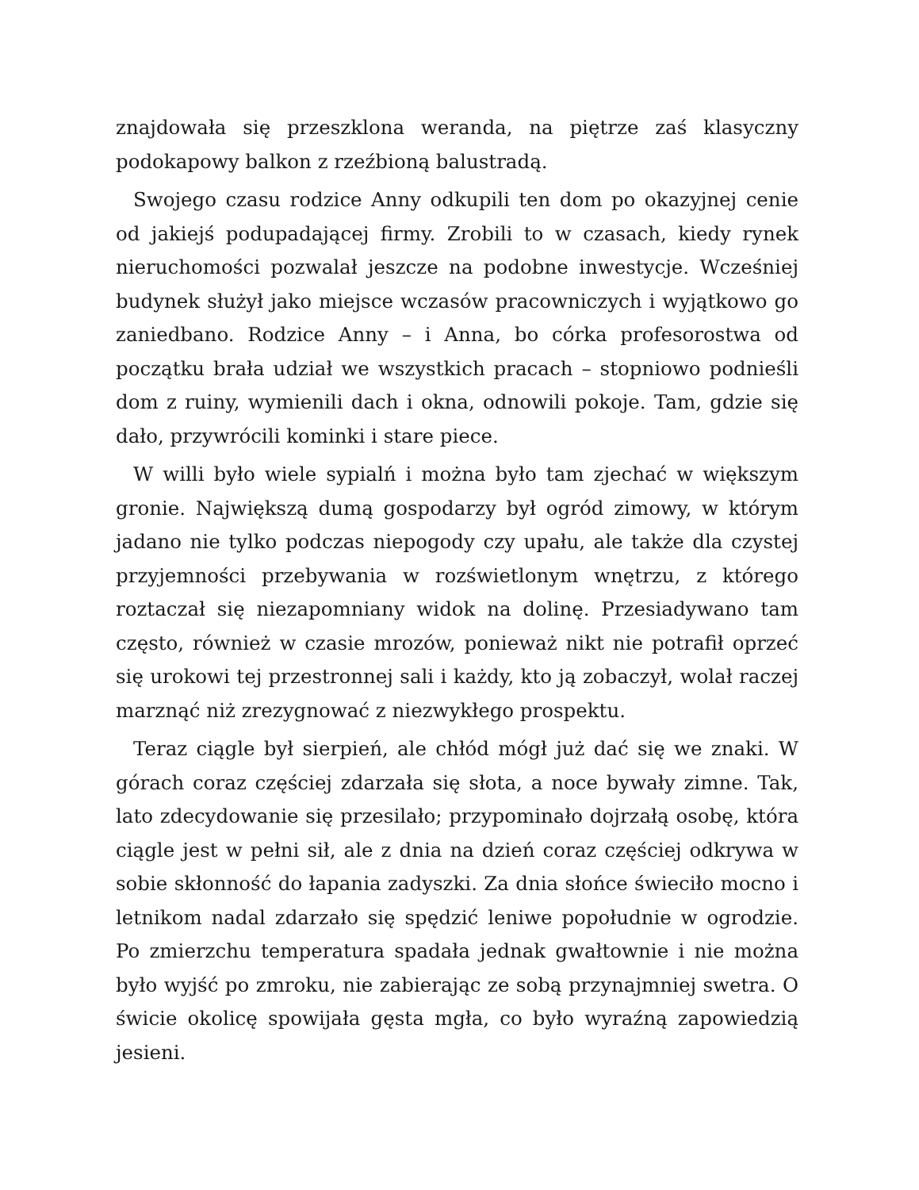znajdowała się przeszklona weranda, na piętrze zaś klasyczny podokapowy balkon z rzeźbioną balustradą.
Swojego czasu rodzice Anny odkupili ten dom po okazyjnej cenie od jakiejś podupadającej firmy. Zrobili to w czasach, kiedy rynek nieruchomości pozwalał jeszcze na podobne inwestycje. Wcześniej budynek służył jako miejsce wczasów pracowniczych i wyjątkowo go zaniedbano. Rodzice Anny – i Anna, bo córka profesorostwa od początku brała udział we wszystkich pracach – stopniowo podnieśli dom z ruiny, wymienili dach i okna, odnowili pokoje. Tam, gdzie się dało, przywrócili kominki i stare piece.
W willi było wiele sypialń i można było tam zjechać w większym gronie. Największą dumą gospodarzy był ogród zimowy, w którym jadano nie tylko podczas niepogody czy upału, ale także dla czystej przyjemności przebywania w rozświetlonym wnętrzu, z którego roztaczał się niezapomniany widok na dolinę. Przesiadywano tam często, również w czasie mrozów, ponieważ nikt nie potrafił oprzeć się urokowi tej przestronnej sali i każdy, kto ją zobaczył, wolał raczej marznąć niż zrezygnować z niezwykłego prospektu.
Teraz ciągle był sierpień, ale chłód mógł już dać się we znaki. W górach coraz częściej zdarzała się słota, a noce bywały zimne. Tak, lato zdecydowanie się przesilało; przypominało dojrzałą osobę, która ciągle jest w pełni sił, ale z dnia na dzień coraz częściej odkrywa w sobie skłonność do łapania zadyszki. Za dnia słońce świeciło mocno i letnikom nadal zdarzało się spędzić leniwe popołudnie w ogrodzie. Po zmierzchu temperatura spadała jednak gwałtownie i nie można było wyjść po zmroku, nie zabierając ze sobą przynajmniej swetra. O świcie okolicę spowijała gęsta mgła, co było wyraźną zapowiedzią jesieni.